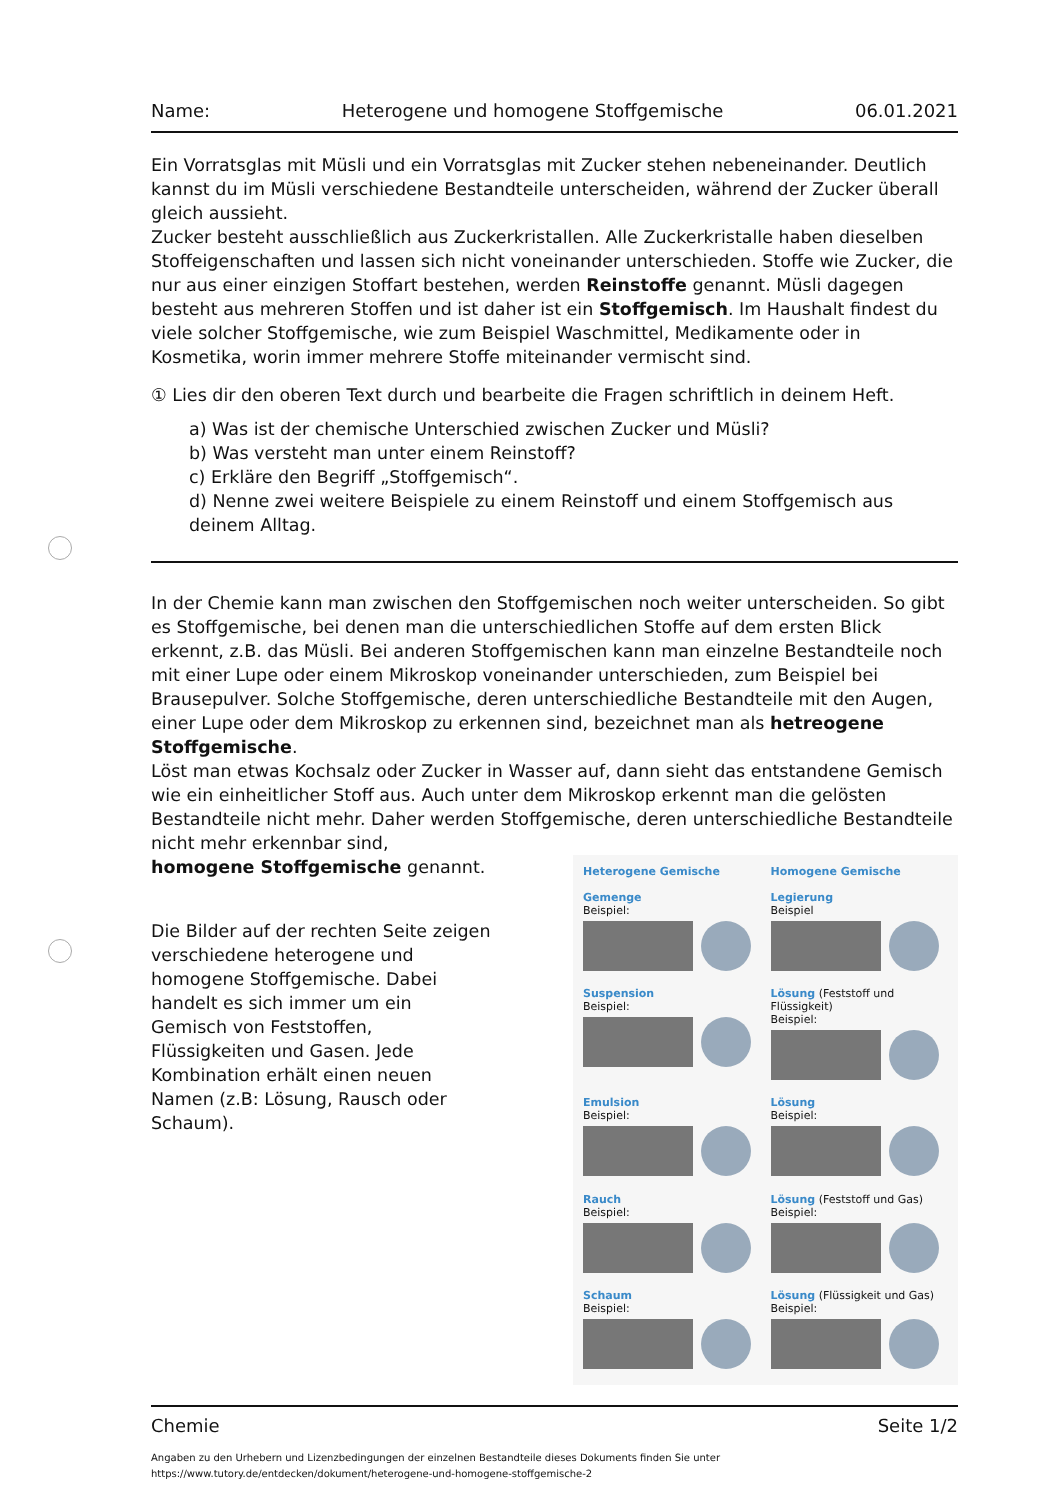Name: Heterogene und homogene Stoffgemische 06.01.2021
Ein Vorratsglas mit Müsli und ein Vorratsglas mit Zucker stehen nebeneinander. Deutlich kannst du im Müsli verschiedene Bestandteile unterscheiden, während der Zucker überall gleich aussieht.
Zucker besteht ausschließlich aus Zuckerkristallen. Alle Zuckerkristalle haben dieselben Stoffeigenschaften und lassen sich nicht voneinander unterschieden. Stoffe wie Zucker, die nur aus einer einzigen Stoffart bestehen, werden Reinstoffe genannt. Müsli dagegen besteht aus mehreren Stoffen und ist daher ist ein Stoffgemisch. Im Haushalt findest du viele solcher Stoffgemische, wie zum Beispiel Waschmittel, Medikamente oder in Kosmetika, worin immer mehrere Stoffe miteinander vermischt sind.
① Lies dir den oberen Text durch und bearbeite die Fragen schriftlich in deinem Heft.
a) Was ist der chemische Unterschied zwischen Zucker und Müsli?
b) Was versteht man unter einem Reinstoff?
c) Erkläre den Begriff „Stoffgemisch“.
d) Nenne zwei weitere Beispiele zu einem Reinstoff und einem Stoffgemisch aus deinem Alltag.
In der Chemie kann man zwischen den Stoffgemischen noch weiter unterscheiden. So gibt es Stoffgemische, bei denen man die unterschiedlichen Stoffe auf dem ersten Blick erkennt, z.B. das Müsli. Bei anderen Stoffgemischen kann man einzelne Bestandteile noch mit einer Lupe oder einem Mikroskop voneinander unterschieden, zum Beispiel bei Brausepulver. Solche Stoffgemische, deren unterschiedliche Bestandteile mit den Augen, einer Lupe oder dem Mikroskop zu erkennen sind, bezeichnet man als hetreogene Stoffgemische.
Löst man etwas Kochsalz oder Zucker in Wasser auf, dann sieht das entstandene Gemisch wie ein einheitlicher Stoff aus. Auch unter dem Mikroskop erkennt man die gelösten Bestandteile nicht mehr. Daher werden Stoffgemische, deren unterschiedliche Bestandteile nicht mehr erkennbar sind,
homogene Stoffgemische genannt.
Die Bilder auf der rechten Seite zeigen verschiedene heterogene und homogene Stoffgemische. Dabei handelt es sich immer um ein Gemisch von Feststoffen, Flüssigkeiten und Gasen. Jede Kombination erhält einen neuen Namen (z.B: Lösung, Rausch oder Schaum).
Heterogene Gemische
Homogene Gemische
Gemenge
Beispiel:
Legierung
Beispiel
Suspension
Beispiel:
Lösung (Feststoff und Flüssigkeit)
Beispiel:
Emulsion
Beispiel:
Lösung
Beispiel:
Rauch
Beispiel:
Lösung (Feststoff und Gas)
Beispiel:
Schaum
Beispiel:
Lösung (Flüssigkeit und Gas)
Beispiel:
Chemie Seite 1/2
Angaben zu den Urhebern und Lizenzbedingungen der einzelnen Bestandteile dieses Dokuments finden Sie unter
https://www.tutory.de/entdecken/dokument/heterogene-und-homogene-stoffgemische-2